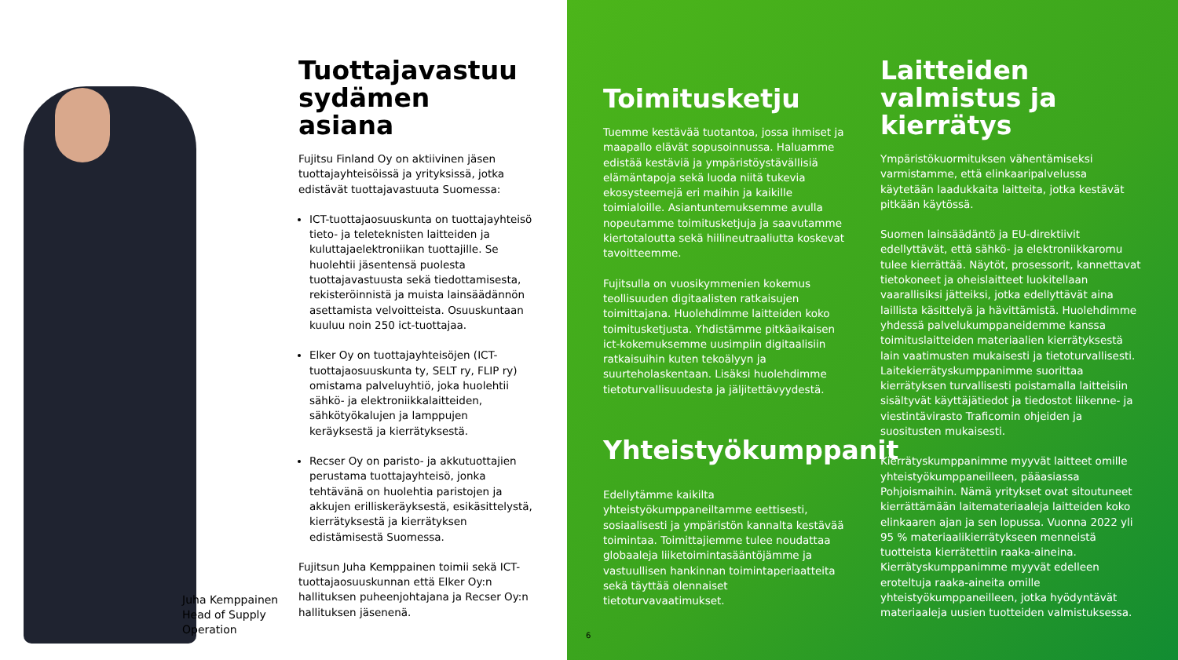Juha Kemppainen
Head of Supply Operation
Tuottajavastuu sydämen asiana
Fujitsu Finland Oy on aktiivinen jäsen tuottajayhteisöissä ja yrityksissä, jotka edistävät tuottajavastuuta Suomessa:
ICT-tuottajaosuuskunta on tuottajayhteisö tieto- ja teleteknisten laitteiden ja kuluttajaelektroniikan tuottajille. Se huolehtii jäsentensä puolesta tuottajavastuusta sekä tiedottamisesta, rekisteröinnistä ja muista lainsäädännön asettamista velvoitteista. Osuuskuntaan kuuluu noin 250 ict-tuottajaa.
Elker Oy on tuottajayhteisöjen (ICT-tuottajaosuuskunta ty, SELT ry, FLIP ry) omistama palveluyhtiö, joka huolehtii sähkö- ja elektroniikkalaitteiden, sähkötyökalujen ja lamppujen keräyksestä ja kierrätyksestä.
Recser Oy on paristo- ja akkutuottajien perustama tuottajayhteisö, jonka tehtävänä on huolehtia paristojen ja akkujen erilliskeräyksestä, esikäsittelystä, kierrätyksestä ja kierrätyksen edistämisestä Suomessa.
Fujitsun Juha Kemppainen toimii sekä ICT-tuottajaosuuskunnan että Elker Oy:n hallituksen puheenjohtajana ja Recser Oy:n hallituksen jäsenenä.
Toimitusketju
Tuemme kestävää tuotantoa, jossa ihmiset ja maapallo elävät sopusoinnussa. Haluamme edistää kestäviä ja ympäristöystävällisiä elämäntapoja sekä luoda niitä tukevia ekosysteemejä eri maihin ja kaikille toimialoille. Asiantuntemuksemme avulla nopeutamme toimitusketjuja ja saavutamme kiertotaloutta sekä hiilineutraaliutta koskevat tavoitteemme.
Fujitsulla on vuosikymmenien kokemus teollisuuden digitaalisten ratkaisujen toimittajana. Huolehdimme laitteiden koko toimitusketjusta. Yhdistämme pitkäaikaisen ict-kokemuksemme uusimpiin digitaalisiin ratkaisuihin kuten tekoälyyn ja suurteholaskentaan. Lisäksi huolehdimme tietoturvallisuudesta ja jäljitettävyydestä.
Yhteistyökumppanit
Edellytämme kaikilta yhteistyökumppaneiltamme eettisesti, sosiaalisesti ja ympäristön kannalta kestävää toimintaa. Toimittajiemme tulee noudattaa globaaleja liiketoimintasääntöjämme ja vastuullisen hankinnan toimintaperiaatteita sekä täyttää olennaiset tietoturvavaatimukset.
Laitteiden valmistus ja kierrätys
Ympäristökuormituksen vähentämiseksi varmistamme, että elinkaaripalvelussa käytetään laadukkaita laitteita, jotka kestävät pitkään käytössä.
Suomen lainsäädäntö ja EU-direktiivit edellyttävät, että sähkö- ja elektroniikkaromu tulee kierrättää. Näytöt, prosessorit, kannettavat tietokoneet ja oheislaitteet luokitellaan vaarallisiksi jätteiksi, jotka edellyttävät aina laillista käsittelyä ja hävittämistä. Huolehdimme yhdessä palvelukumppaneidemme kanssa toimituslaitteiden materiaalien kierrätyksestä lain vaatimusten mukaisesti ja tietoturvallisesti. Laitekierrätyskumppanimme suorittaa kierrätyksen turvallisesti poistamalla laitteisiin sisältyvät käyttäjätiedot ja tiedostot liikenne- ja viestintävirasto Traficomin ohjeiden ja suositusten mukaisesti.
Kierrätyskumppanimme myyvät laitteet omille yhteistyökumppaneilleen, pääasiassa Pohjoismaihin. Nämä yritykset ovat sitoutuneet kierrättämään laitemateriaaleja laitteiden koko elinkaaren ajan ja sen lopussa. Vuonna 2022 yli 95 % materiaalikierrätykseen menneistä tuotteista kierrätettiin raaka-aineina. Kierrätyskumppanimme myyvät edelleen eroteltuja raaka-aineita omille yhteistyökumppaneilleen, jotka hyödyntävät materiaaleja uusien tuotteiden valmistuksessa.
6